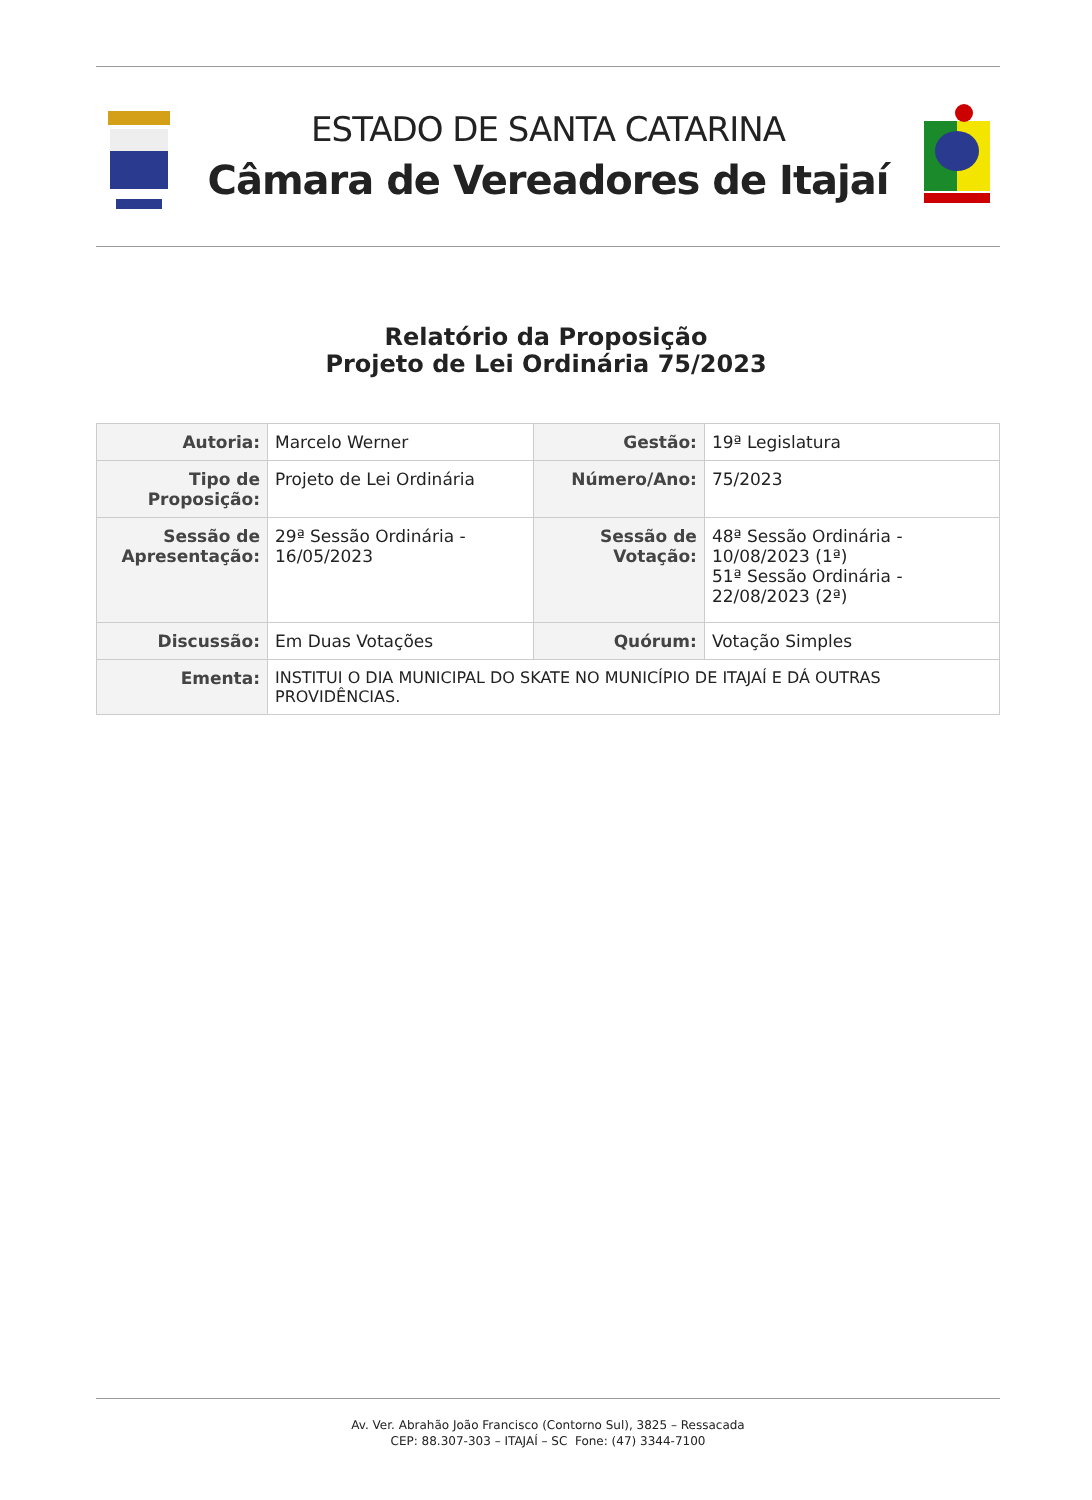ESTADO DE SANTA CATARINA
Câmara de Vereadores de Itajaí
Relatório da Proposição
Projeto de Lei Ordinária 75/2023
| Autoria: | Marcelo Werner | Gestão: | 19ª Legislatura |
| Tipo de Proposição: | Projeto de Lei Ordinária | Número/Ano: | 75/2023 |
| Sessão de Apresentação: | 29ª Sessão Ordinária - 16/05/2023 | Sessão de Votação: | 48ª Sessão Ordinária - 10/08/2023 (1ª) 51ª Sessão Ordinária - 22/08/2023 (2ª) |
| Discussão: | Em Duas Votações | Quórum: | Votação Simples |
| Ementa: | INSTITUI O DIA MUNICIPAL DO SKATE NO MUNICÍPIO DE ITAJAÍ E DÁ OUTRAS PROVIDÊNCIAS. | | |
Av. Ver. Abrahão João Francisco (Contorno Sul), 3825 – Ressacada
CEP: 88.307-303 – ITAJAÍ – SC Fone: (47) 3344-7100